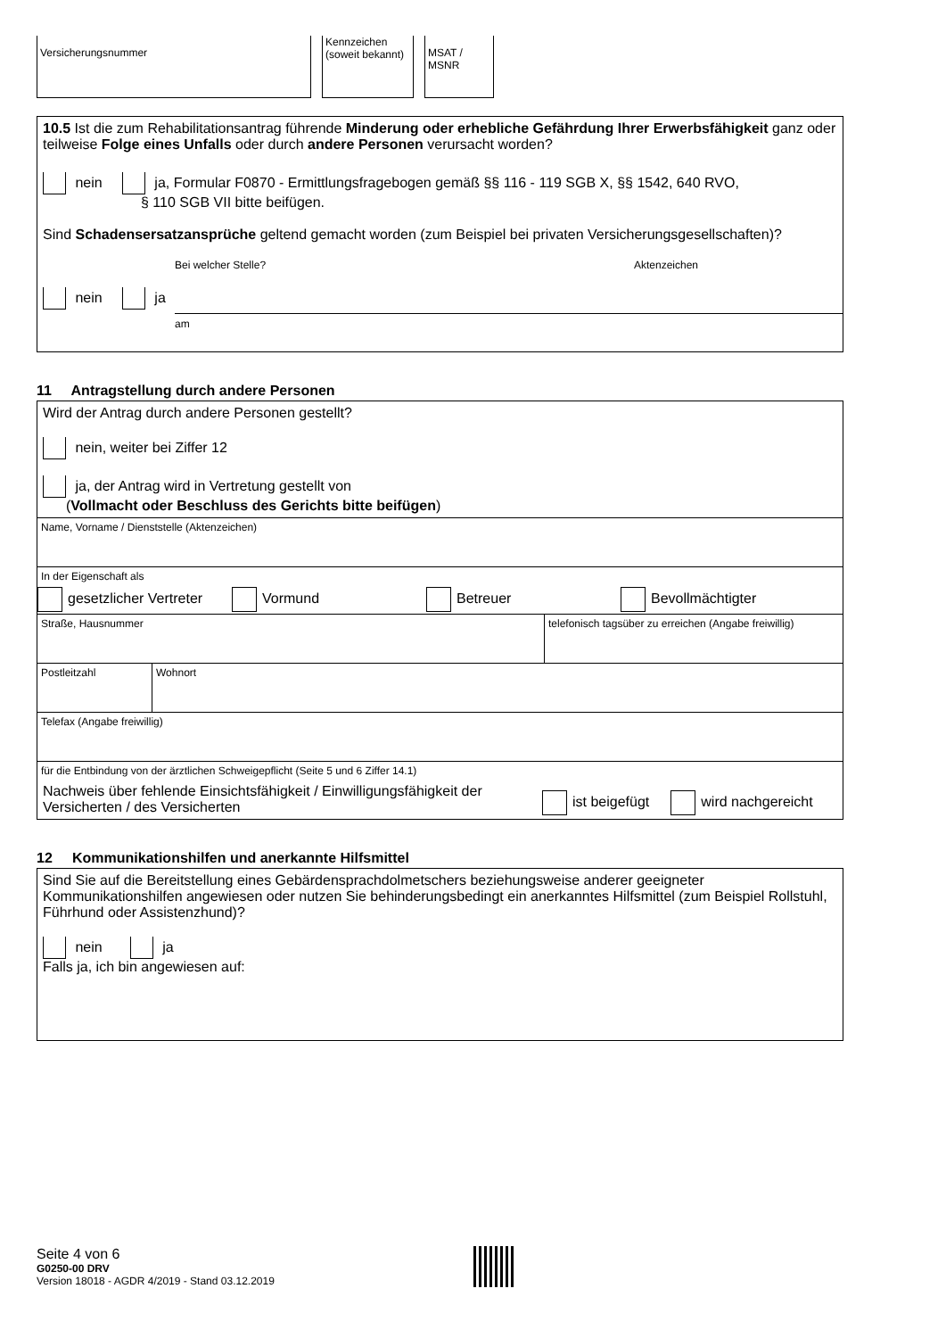Versicherungsnummer
Kennzeichen
(soweit bekannt)
MSAT / MSNR
10.5 Ist die zum Rehabilitationsantrag führende Minderung oder erhebliche Gefährdung Ihrer Erwerbsfähigkeit ganz oder teilweise Folge eines Unfalls oder durch andere Personen verursacht worden?
nein ja, Formular F0870 - Ermittlungsfragebogen gemäß §§ 116 - 119 SGB X, §§ 1542, 640 RVO,
§ 110 SGB VII bitte beifügen.
Sind Schadensersatzansprüche geltend gemacht worden (zum Beispiel bei privaten Versicherungsgesellschaften)?
Bei welcher Stelle? Aktenzeichen
nein ja
am
11 Antragstellung durch andere Personen
Wird der Antrag durch andere Personen gestellt?
nein, weiter bei Ziffer 12
ja, der Antrag wird in Vertretung gestellt von
(Vollmacht oder Beschluss des Gerichts bitte beifügen)
Name, Vorname / Dienststelle (Aktenzeichen)
In der Eigenschaft als
gesetzlicher Vertreter Vormund Betreuer Bevollmächtigter
Straße, Hausnummer telefonisch tagsüber zu erreichen (Angabe freiwillig)
Postleitzahl Wohnort
Telefax (Angabe freiwillig)
für die Entbindung von der ärztlichen Schweigepflicht (Seite 5 und 6 Ziffer 14.1)
Nachweis über fehlende Einsichtsfähigkeit / Einwilligungsfähigkeit der Versicherten / des Versicherten ist beigefügt wird nachgereicht
12 Kommunikationshilfen und anerkannte Hilfsmittel
Sind Sie auf die Bereitstellung eines Gebärdensprachdolmetschers beziehungsweise anderer geeigneter Kommunikationshilfen angewiesen oder nutzen Sie behinderungsbedingt ein anerkanntes Hilfsmittel (zum Beispiel Rollstuhl, Führhund oder Assistenzhund)?
nein ja
Falls ja, ich bin angewiesen auf:
Seite 4 von 6
G0250-00 DRV
Version 18018 - AGDR 4/2019 - Stand 03.12.2019